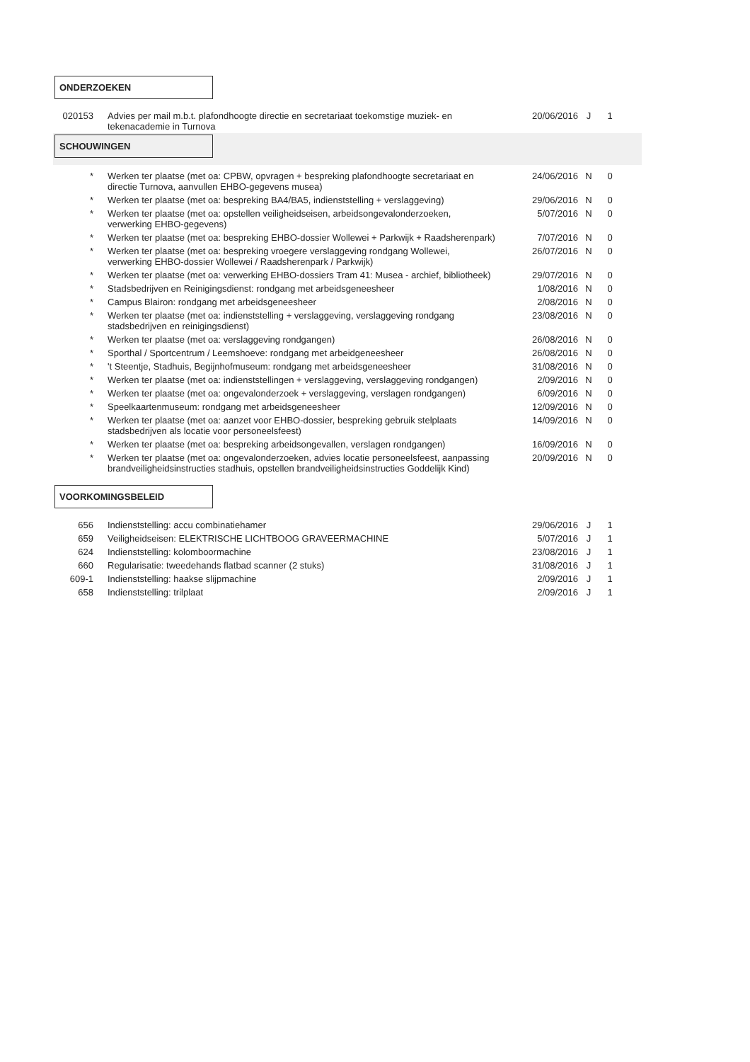ONDERZOEKEN
| 020153 | Advies per mail m.b.t. plafondhoogte directie en secretariaat toekomstige muziek- en tekenacademie in Turnova | 20/06/2016 | J | 1 |
SCHOUWINGEN
| * | Werken ter plaatse (met oa: CPBW, opvragen + bespreking plafondhoogte secretariaat en directie Turnova, aanvullen EHBO-gegevens musea) | 24/06/2016 | N | 0 |
| * | Werken ter plaatse (met oa: bespreking BA4/BA5, indienststelling + verslaggeving) | 29/06/2016 | N | 0 |
| * | Werken ter plaatse (met oa: opstellen veiligheidseisen, arbeidsongevalonderzoeken, verwerking EHBO-gegevens) | 5/07/2016 | N | 0 |
| * | Werken ter plaatse (met oa: bespreking EHBO-dossier Wollewei + Parkwijk + Raadsherenpark) | 7/07/2016 | N | 0 |
| * | Werken ter plaatse (met oa: bespreking vroegere verslaggeving rondgang Wollewei, verwerking EHBO-dossier Wollewei / Raadsherenpark / Parkwijk) | 26/07/2016 | N | 0 |
| * | Werken ter plaatse (met oa: verwerking EHBO-dossiers Tram 41: Musea - archief, bibliotheek) | 29/07/2016 | N | 0 |
| * | Stadsbedrijven en Reinigingsdienst: rondgang met arbeidsgeneesheer | 1/08/2016 | N | 0 |
| * | Campus Blairon: rondgang met arbeidsgeneesheer | 2/08/2016 | N | 0 |
| * | Werken ter plaatse (met oa: indienststelling + verslaggeving, verslaggeving rondgang stadsbedrijven en reinigingsdienst) | 23/08/2016 | N | 0 |
| * | Werken ter plaatse (met oa: verslaggeving rondgangen) | 26/08/2016 | N | 0 |
| * | Sporthal / Sportcentrum / Leemshoeve: rondgang met arbeidgeneesheer | 26/08/2016 | N | 0 |
| * | 't Steentje, Stadhuis, Begijnhofmuseum: rondgang met arbeidsgeneesheer | 31/08/2016 | N | 0 |
| * | Werken ter plaatse (met oa: indienststellingen + verslaggeving, verslaggeving rondgangen) | 2/09/2016 | N | 0 |
| * | Werken ter plaatse (met oa: ongevalonderzoek + verslaggeving, verslagen rondgangen) | 6/09/2016 | N | 0 |
| * | Speelkaartenmuseum: rondgang met arbeidsgeneesheer | 12/09/2016 | N | 0 |
| * | Werken ter plaatse (met oa: aanzet voor EHBO-dossier, bespreking gebruik stelplaats stadsbedrijven als locatie voor personeelsfeest) | 14/09/2016 | N | 0 |
| * | Werken ter plaatse (met oa: bespreking arbeidsongevallen, verslagen rondgangen) | 16/09/2016 | N | 0 |
| * | Werken ter plaatse (met oa: ongevalonderzoeken, advies locatie personeelsfeest, aanpassing brandveiligheidsinstructies stadhuis, opstellen brandveiligheidsinstructies Goddelijk Kind) | 20/09/2016 | N | 0 |
VOORKOMINGSBELEID
| 656 | Indienststelling: accu combinatiehamer | 29/06/2016 | J | 1 |
| 659 | Veiligheidseisen: ELEKTRISCHE LICHTBOOG GRAVEERMACHINE | 5/07/2016 | J | 1 |
| 624 | Indienststelling: kolomboormachine | 23/08/2016 | J | 1 |
| 660 | Regularisatie: tweedehands flatbad scanner (2 stuks) | 31/08/2016 | J | 1 |
| 609-1 | Indienststelling: haakse slijpmachine | 2/09/2016 | J | 1 |
| 658 | Indienststelling: trilplaat | 2/09/2016 | J | 1 |